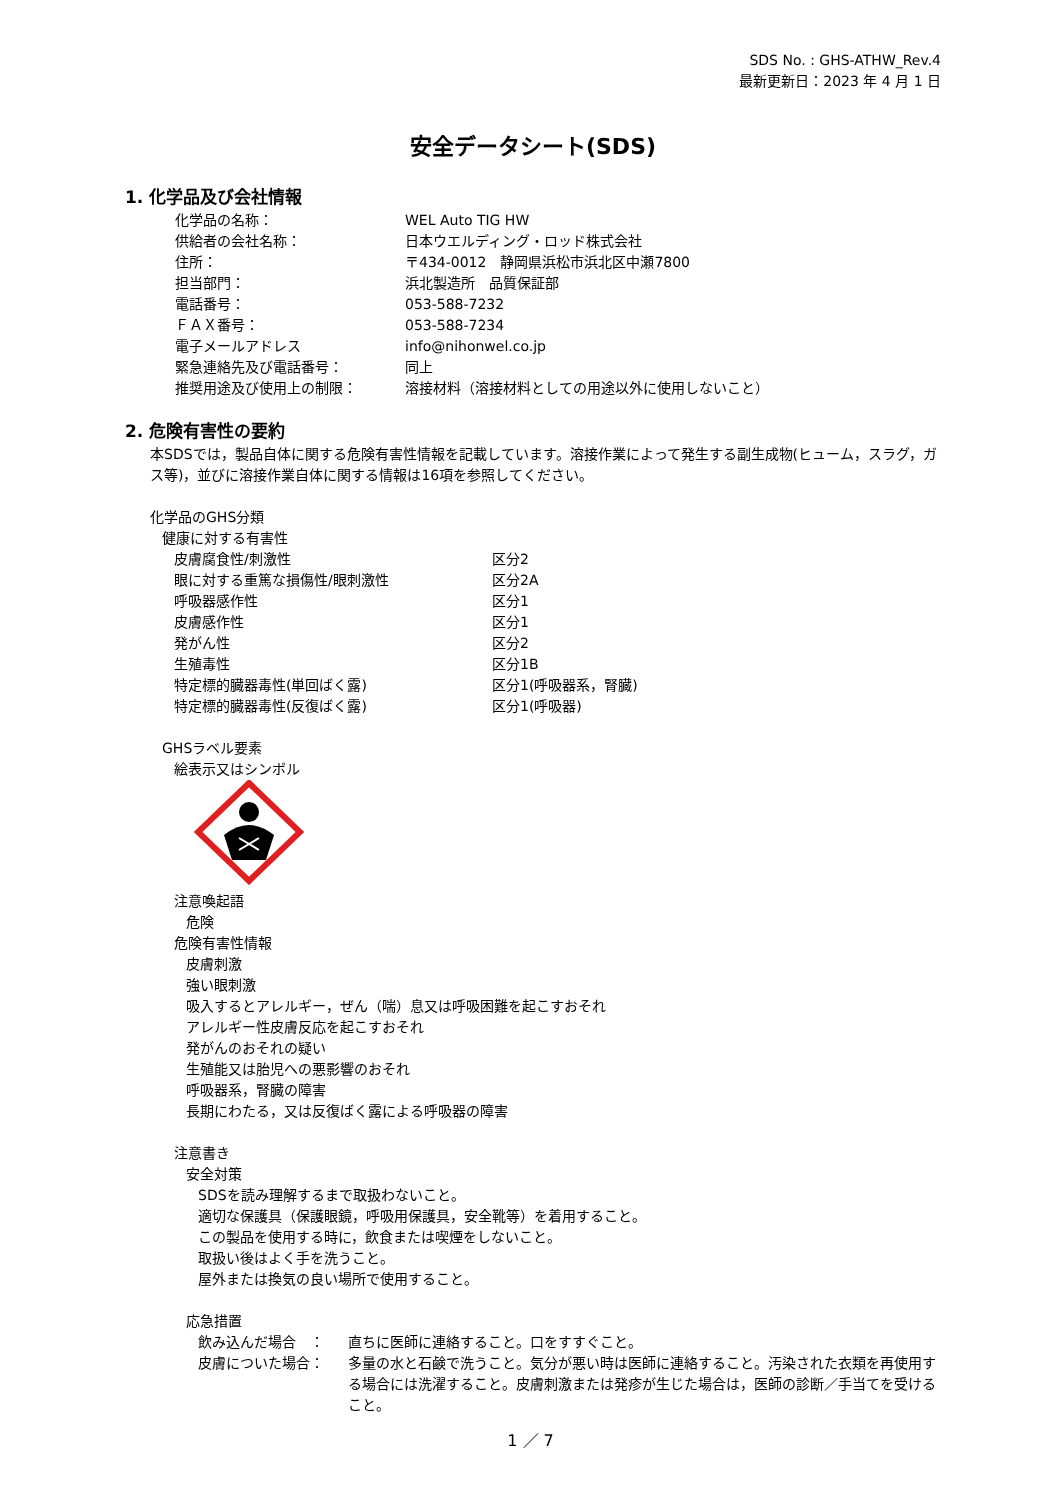SDS No. : GHS-ATHW_Rev.4
最新更新日：2023 年 4 月 1 日
安全データシート(SDS)
1. 化学品及び会社情報
化学品の名称： WEL Auto TIG HW
供給者の会社名称： 日本ウエルディング・ロッド株式会社
住所： 〒434-0012　静岡県浜松市浜北区中瀬7800
担当部門： 浜北製造所　品質保証部
電話番号： 053-588-7232
ＦＡＸ番号： 053-588-7234
電子メールアドレス info@nihonwel.co.jp
緊急連絡先及び電話番号： 同上
推奨用途及び使用上の制限： 溶接材料（溶接材料としての用途以外に使用しないこと）
2. 危険有害性の要約
本SDSでは，製品自体に関する危険有害性情報を記載しています。溶接作業によって発生する副生成物(ヒューム，スラグ，ガス等)，並びに溶接作業自体に関する情報は16項を参照してください。
化学品のGHS分類
健康に対する有害性
皮膚腐食性/刺激性 区分2
眼に対する重篤な損傷性/眼刺激性 区分2A
呼吸器感作性 区分1
皮膚感作性 区分1
発がん性 区分2
生殖毒性 区分1B
特定標的臓器毒性(単回ばく露) 区分1(呼吸器系，腎臓)
特定標的臓器毒性(反復ばく露) 区分1(呼吸器)
GHSラベル要素
絵表示又はシンボル
注意喚起語
危険
危険有害性情報
皮膚刺激
強い眼刺激
吸入するとアレルギー，ぜん（喘）息又は呼吸困難を起こすおそれ
アレルギー性皮膚反応を起こすおそれ
発がんのおそれの疑い
生殖能又は胎児への悪影響のおそれ
呼吸器系，腎臓の障害
長期にわたる，又は反復ばく露による呼吸器の障害
注意書き
安全対策
SDSを読み理解するまで取扱わないこと。
適切な保護具（保護眼鏡，呼吸用保護具，安全靴等）を着用すること。
この製品を使用する時に，飲食または喫煙をしないこと。
取扱い後はよく手を洗うこと。
屋外または換気の良い場所で使用すること。
応急措置
飲み込んだ場合　： 直ちに医師に連絡すること。口をすすぐこと。
皮膚についた場合： 多量の水と石鹸で洗うこと。気分が悪い時は医師に連絡すること。汚染された衣類を再使用する場合には洗濯すること。皮膚刺激または発疹が生じた場合は，医師の診断／手当てを受けること。
1 ／ 7